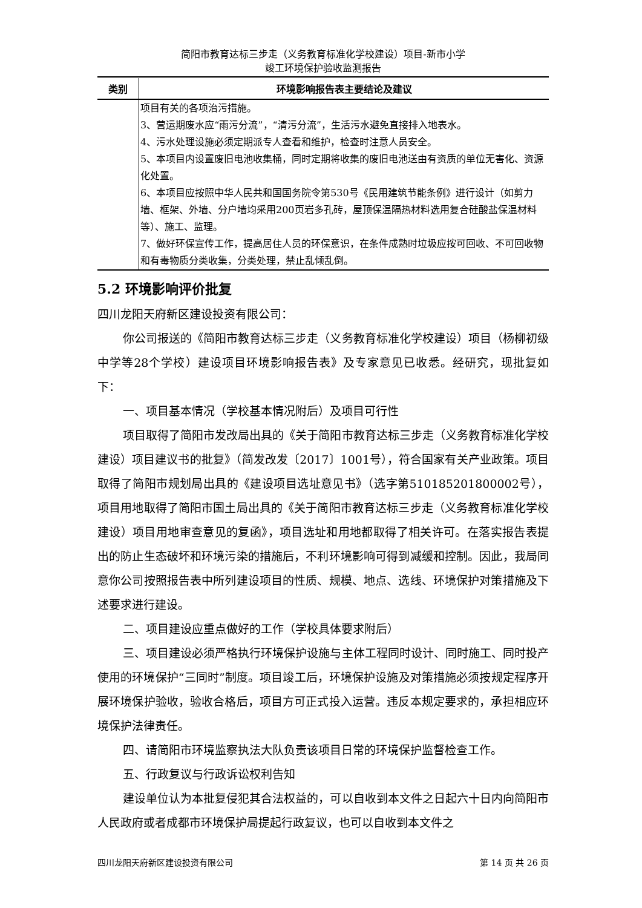简阳市教育达标三步走（义务教育标准化学校建设）项目-新市小学
竣工环境保护验收监测报告
| 类别 | 环境影响报告表主要结论及建议 |
| --- | --- |
| | 项目有关的各项治污措施。 3、营运期废水应“雨污分流”，“清污分流”，生活污水避免直接排入地表水。 4、污水处理设施必须定期派专人查看和维护，检查时注意人员安全。 5、本项目内设置废旧电池收集桶，同时定期将收集的废旧电池送由有资质的单位无害化、资源化处置。 6、本项目应按照中华人民共和国国务院令第530号《民用建筑节能条例》进行设计（如剪力墙、框架、外墙、分户墙均采用200页岩多孔砖，屋顶保温隔热材料选用复合硅酸盐保温材料等）、施工、监理。 7、做好环保宣传工作，提高居住人员的环保意识，在条件成熟时垃圾应按可回收、不可回收物和有毒物质分类收集，分类处理，禁止乱倾乱倒。 |
5.2 环境影响评价批复
四川龙阳天府新区建设投资有限公司：
你公司报送的《简阳市教育达标三步走（义务教育标准化学校建设）项目（杨柳初级中学等28个学校）建设项目环境影响报告表》及专家意见已收悉。经研究，现批复如下：
一、项目基本情况（学校基本情况附后）及项目可行性
项目取得了简阳市发改局出具的《关于简阳市教育达标三步走（义务教育标准化学校建设）项目建议书的批复》（简发改发〔2017〕1001号），符合国家有关产业政策。项目取得了简阳市规划局出具的《建设项目选址意见书》（选字第510185201800002号），项目用地取得了简阳市国土局出具的《关于简阳市教育达标三步走（义务教育标准化学校建设）项目用地审查意见的复函》，项目选址和用地都取得了相关许可。在落实报告表提出的防止生态破坏和环境污染的措施后，不利环境影响可得到减缓和控制。因此，我局同意你公司按照报告表中所列建设项目的性质、规模、地点、选线、环境保护对策措施及下述要求进行建设。
二、项目建设应重点做好的工作（学校具体要求附后）
三、项目建设必须严格执行环境保护设施与主体工程同时设计、同时施工、同时投产使用的环境保护“三同时”制度。项目竣工后，环境保护设施及对策措施必须按规定程序开展环境保护验收，验收合格后，项目方可正式投入运营。违反本规定要求的，承担相应环境保护法律责任。
四、请简阳市环境监察执法大队负责该项目日常的环境保护监督检查工作。
五、行政复议与行政诉讼权利告知
建设单位认为本批复侵犯其合法权益的，可以自收到本文件之日起六十日内向简阳市人民政府或者成都市环境保护局提起行政复议，也可以自收到本文件之
四川龙阳天府新区建设投资有限公司 第 14 页 共 26 页